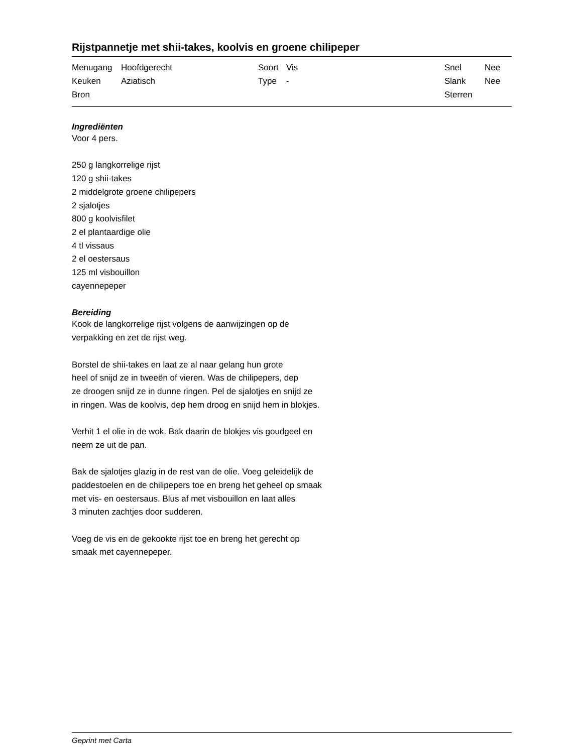Rijstpannetje met shii-takes, koolvis en groene chilipeper
| Menugang | Hoofdgerecht | Soort | Vis | Snel | Nee |
| Keuken | Aziatisch | Type | - | Slank | Nee |
| Bron | | | | Sterren | |
Ingrediënten
Voor 4 pers.
250 g langkorrelige rijst
120 g shii-takes
2 middelgrote groene chilipepers
2 sjalotjes
800 g koolvisfilet
2 el plantaardige olie
4 tl vissaus
2 el oestersaus
125 ml visbouillon
cayennepeper
Bereiding
Kook de langkorrelige rijst volgens de aanwijzingen op de
verpakking en zet de rijst weg.
Borstel de shii-takes en laat ze al naar gelang hun grote
heel of snijd ze in tweeën of vieren. Was de chilipepers, dep
ze droogen snijd ze in dunne ringen. Pel de sjalotjes en snijd ze
in ringen. Was de koolvis, dep hem droog en snijd hem in blokjes.
Verhit 1 el olie in de wok. Bak daarin de blokjes vis goudgeel en
neem ze uit de pan.
Bak de sjalotjes glazig in de rest van de olie. Voeg geleidelijk de
paddestoelen en de chilipepers toe en breng het geheel op smaak
met vis- en oestersaus. Blus af met visbouillon en laat alles
3 minuten zachtjes door sudderen.
Voeg de vis en de gekookte rijst toe en breng het gerecht op
smaak met cayennepeper.
Geprint met Carta